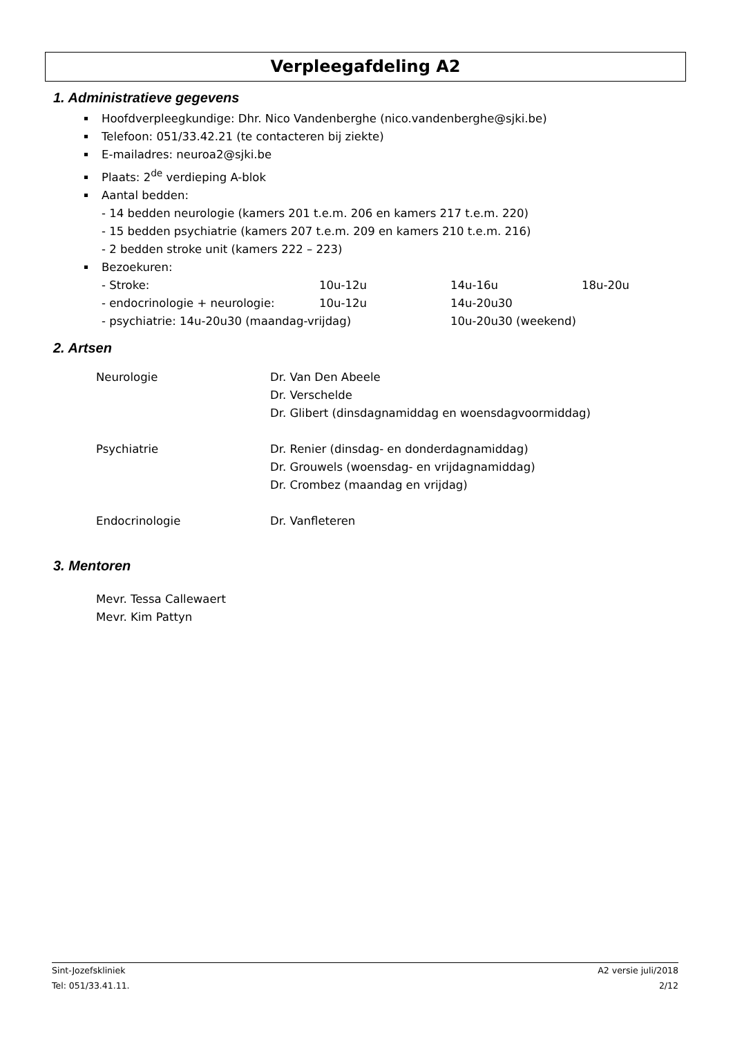Verpleegafdeling A2
1. Administratieve gegevens
Hoofdverpleegkundige: Dhr. Nico Vandenberghe (nico.vandenberghe@sjki.be)
Telefoon: 051/33.42.21 (te contacteren bij ziekte)
E-mailadres: neuroa2@sjki.be
Plaats: 2<sup>de</sup> verdieping A-blok
Aantal bedden:
- 14 bedden neurologie (kamers 201 t.e.m. 206 en kamers 217 t.e.m. 220)
- 15 bedden psychiatrie (kamers 207 t.e.m. 209 en kamers 210 t.e.m. 216)
- 2 bedden stroke unit (kamers 222 – 223)
Bezoekuren:
| - Stroke: | 10u-12u | 14u-16u | 18u-20u |
| - endocrinologie + neurologie: | 10u-12u | 14u-20u30 | |
| - psychiatrie: 14u-20u30 (maandag-vrijdag) | | 10u-20u30 (weekend) | |
2. Artsen
| Neurologie | Dr. Van Den Abeele Dr. Verschelde Dr. Glibert (dinsdagnamiddag en woensdagvoormiddag) |
| Psychiatrie | Dr. Renier (dinsdag- en donderdagnamiddag) Dr. Grouwels (woensdag- en vrijdagnamiddag) Dr. Crombez (maandag en vrijdag) |
| Endocrinologie | Dr. Vanfleteren |
3. Mentoren
Mevr. Tessa Callewaert
Mevr. Kim Pattyn
Sint-Jozefskliniek
Tel: 051/33.41.11.
A2 versie juli/2018
2/12